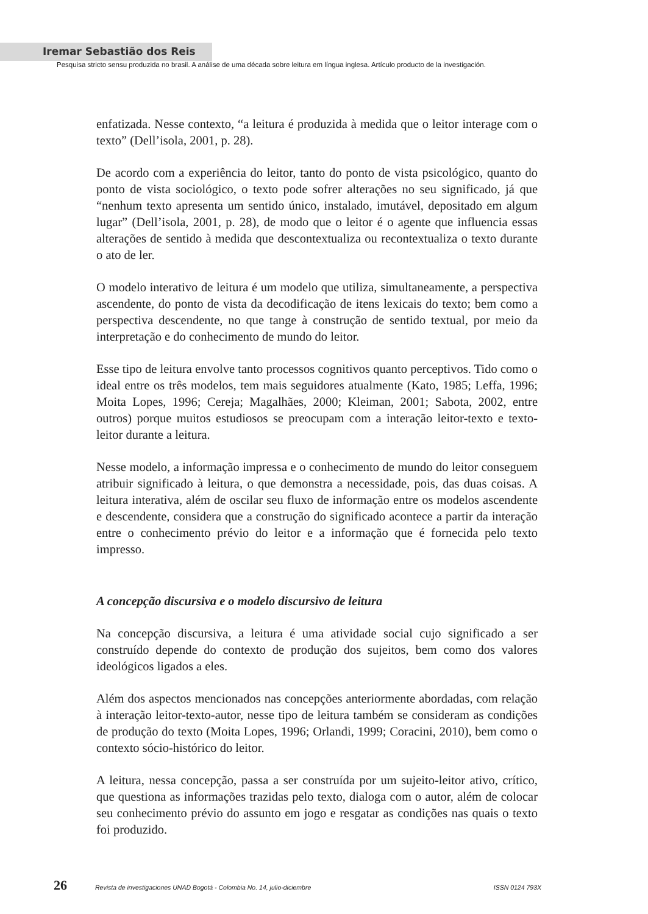Iremar Sebastião dos Reis
Pesquisa stricto sensu produzida no brasil. A análise de uma década sobre leitura em língua inglesa. Artículo producto de la investigación.
enfatizada. Nesse contexto, “a leitura é produzida à medida que o leitor interage com o texto” (Dell’isola, 2001, p. 28).
De acordo com a experiência do leitor, tanto do ponto de vista psicológico, quanto do ponto de vista sociológico, o texto pode sofrer alterações no seu significado, já que “nenhum texto apresenta um sentido único, instalado, imutável, depositado em algum lugar” (Dell’isola, 2001, p. 28), de modo que o leitor é o agente que influencia essas alterações de sentido à medida que descontextualiza ou recontextualiza o texto durante o ato de ler.
O modelo interativo de leitura é um modelo que utiliza, simultaneamente, a perspectiva ascendente, do ponto de vista da decodificação de itens lexicais do texto; bem como a perspectiva descendente, no que tange à construção de sentido textual, por meio da interpretação e do conhecimento de mundo do leitor.
Esse tipo de leitura envolve tanto processos cognitivos quanto perceptivos. Tido como o ideal entre os três modelos, tem mais seguidores atualmente (Kato, 1985; Leffa, 1996; Moita Lopes, 1996; Cereja; Magalhães, 2000; Kleiman, 2001; Sabota, 2002, entre outros) porque muitos estudiosos se preocupam com a interação leitor-texto e texto-leitor durante a leitura.
Nesse modelo, a informação impressa e o conhecimento de mundo do leitor conseguem atribuir significado à leitura, o que demonstra a necessidade, pois, das duas coisas. A leitura interativa, além de oscilar seu fluxo de informação entre os modelos ascendente e descendente, considera que a construção do significado acontece a partir da interação entre o conhecimento prévio do leitor e a informação que é fornecida pelo texto impresso.
A concepção discursiva e o modelo discursivo de leitura
Na concepção discursiva, a leitura é uma atividade social cujo significado a ser construído depende do contexto de produção dos sujeitos, bem como dos valores ideológicos ligados a eles.
Além dos aspectos mencionados nas concepções anteriormente abordadas, com relação à interação leitor-texto-autor, nesse tipo de leitura também se consideram as condições de produção do texto (Moita Lopes, 1996; Orlandi, 1999; Coracini, 2010), bem como o contexto sócio-histórico do leitor.
A leitura, nessa concepção, passa a ser construída por um sujeito-leitor ativo, crítico, que questiona as informações trazidas pelo texto, dialoga com o autor, além de colocar seu conhecimento prévio do assunto em jogo e resgatar as condições nas quais o texto foi produzido.
26 Revista de investigaciones UNAD Bogotá - Colombia No. 14, julio-diciembre ISSN 0124 793X